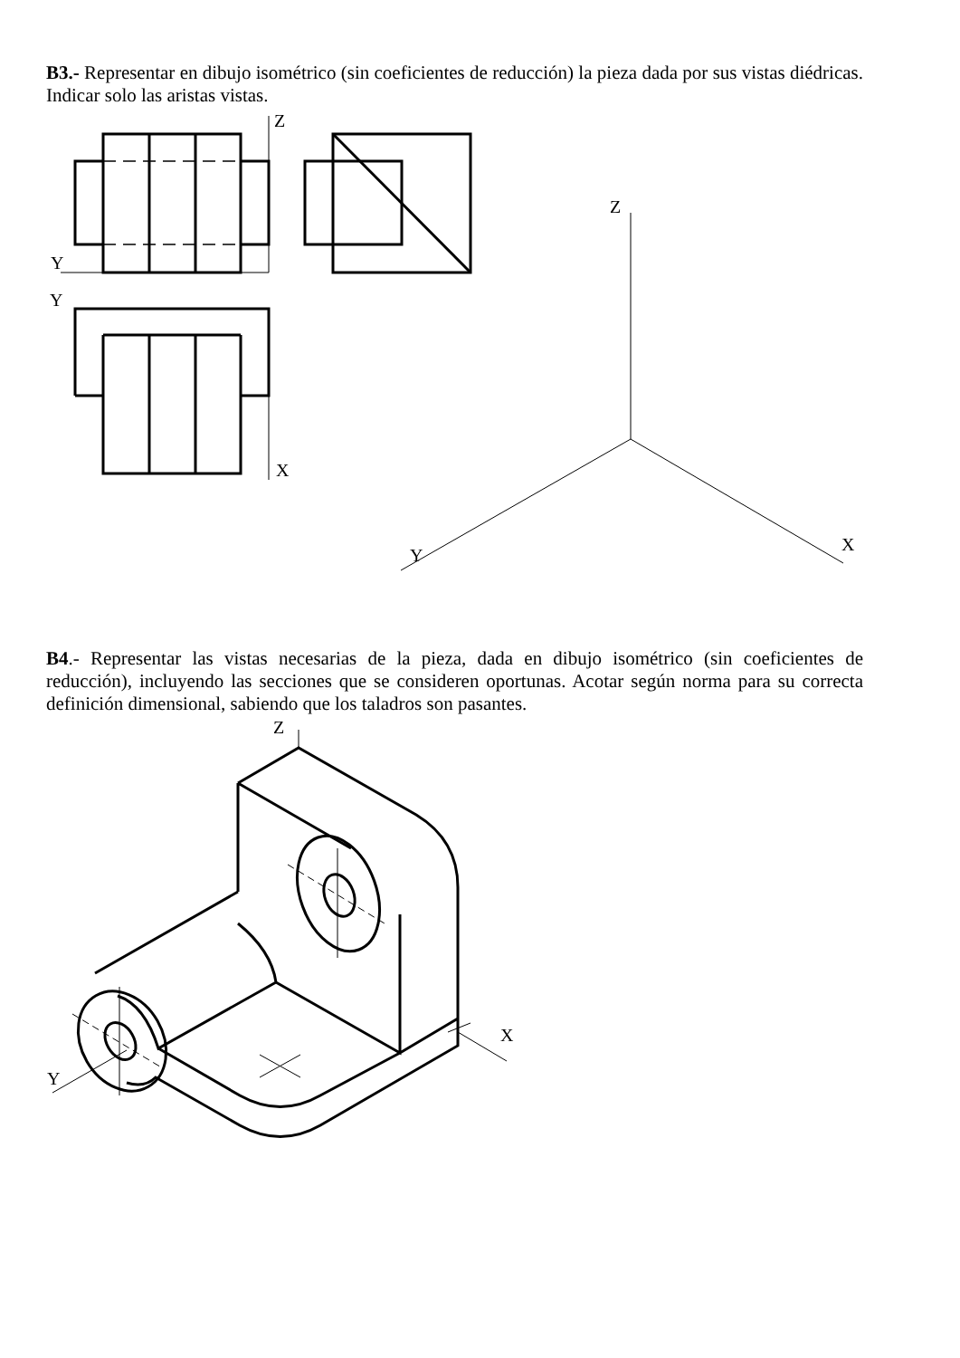B3.- Representar en dibujo isométrico (sin coeficientes de reducción) la pieza dada por sus vistas diédricas. Indicar solo las aristas vistas.
Z
Y
Y
X
Z
Y
X
B4.- Representar las vistas necesarias de la pieza, dada en dibujo isométrico (sin coeficientes de reducción), incluyendo las secciones que se consideren oportunas. Acotar según norma para su correcta definición dimensional, sabiendo que los taladros son pasantes.
Z
Y
X